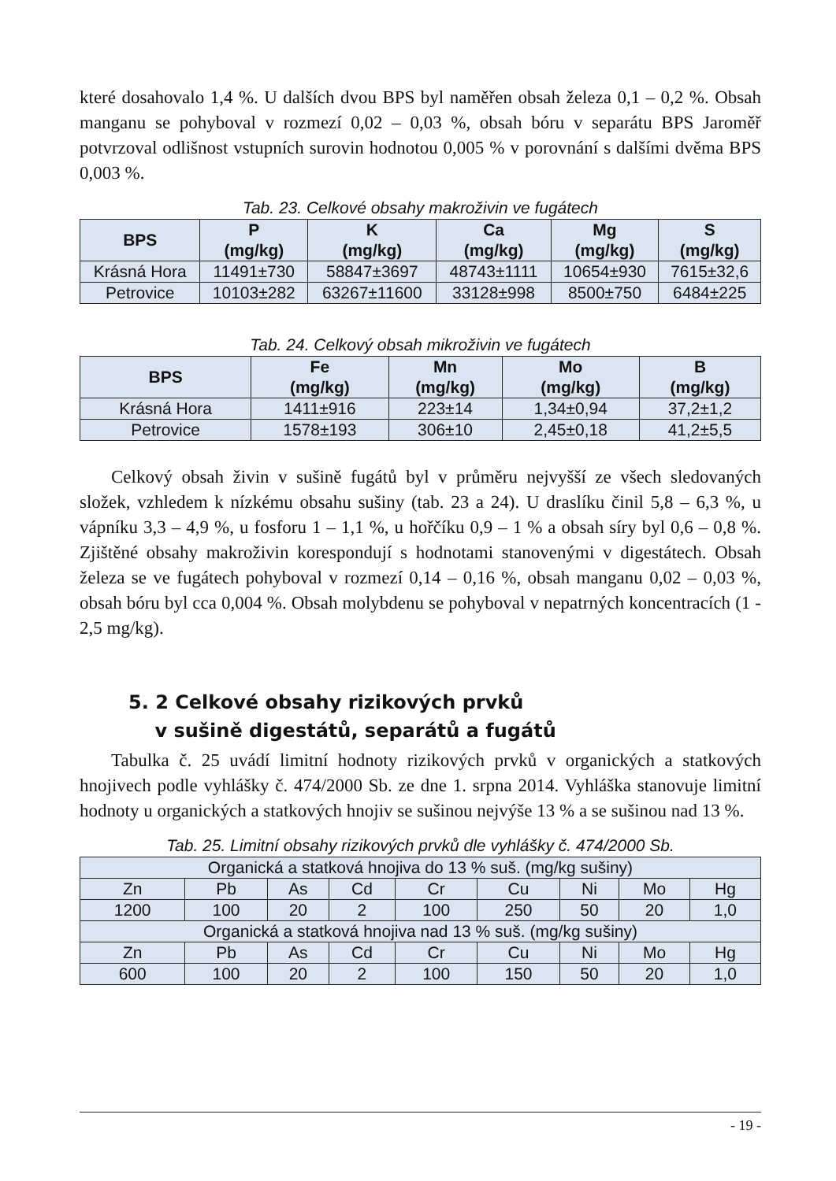které dosahovalo 1,4 %. U dalších dvou BPS byl naměřen obsah železa 0,1 – 0,2 %. Obsah manganu se pohyboval v rozmezí 0,02 – 0,03 %, obsah bóru v separátu BPS Jaroměř potvrzoval odlišnost vstupních surovin hodnotou 0,005 % v porovnání s dalšími dvěma BPS 0,003 %.
Tab. 23. Celkové obsahy makroživin ve fugátech
| BPS | P (mg/kg) | K (mg/kg) | Ca (mg/kg) | Mg (mg/kg) | S (mg/kg) |
| --- | --- | --- | --- | --- | --- |
| Krásná Hora | 11491±730 | 58847±3697 | 48743±1111 | 10654±930 | 7615±32,6 |
| Petrovice | 10103±282 | 63267±11600 | 33128±998 | 8500±750 | 6484±225 |
Tab. 24. Celkový obsah mikroživin ve fugátech
| BPS | Fe (mg/kg) | Mn (mg/kg) | Mo (mg/kg) | B (mg/kg) |
| --- | --- | --- | --- | --- |
| Krásná Hora | 1411±916 | 223±14 | 1,34±0,94 | 37,2±1,2 |
| Petrovice | 1578±193 | 306±10 | 2,45±0,18 | 41,2±5,5 |
Celkový obsah živin v sušině fugátů byl v průměru nejvyšší ze všech sledovaných složek, vzhledem k nízkému obsahu sušiny (tab. 23 a 24). U draslíku činil 5,8 – 6,3 %, u vápníku 3,3 – 4,9 %, u fosforu 1 – 1,1 %, u hořčíku 0,9 – 1 % a obsah síry byl 0,6 – 0,8 %. Zjištěné obsahy makroživin korespondují s hodnotami stanovenými v digestátech. Obsah železa se ve fugátech pohyboval v rozmezí 0,14 – 0,16 %, obsah manganu 0,02 – 0,03 %, obsah bóru byl cca 0,004 %. Obsah molybdenu se pohyboval v nepatrných koncentracích (1 - 2,5 mg/kg).
5. 2 Celkové obsahy rizikových prvků
v sušině digestátů, separátů a fugátů
Tabulka č. 25 uvádí limitní hodnoty rizikových prvků v organických a statkových hnojivech podle vyhlášky č. 474/2000 Sb. ze dne 1. srpna 2014. Vyhláška stanovuje limitní hodnoty u organických a statkových hnojiv se sušinou nejvýše 13 % a se sušinou nad 13 %.
Tab. 25. Limitní obsahy rizikových prvků dle vyhlášky č. 474/2000 Sb.
| Organická a statková hnojiva do 13 % suš. (mg/kg sušiny) | | | | | | | | |
| Zn | Pb | As | Cd | Cr | Cu | Ni | Mo | Hg |
| 1200 | 100 | 20 | 2 | 100 | 250 | 50 | 20 | 1,0 |
| Organická a statková hnojiva nad 13 % suš. (mg/kg sušiny) | | | | | | | | |
| Zn | Pb | As | Cd | Cr | Cu | Ni | Mo | Hg |
| 600 | 100 | 20 | 2 | 100 | 150 | 50 | 20 | 1,0 |
- 19 -